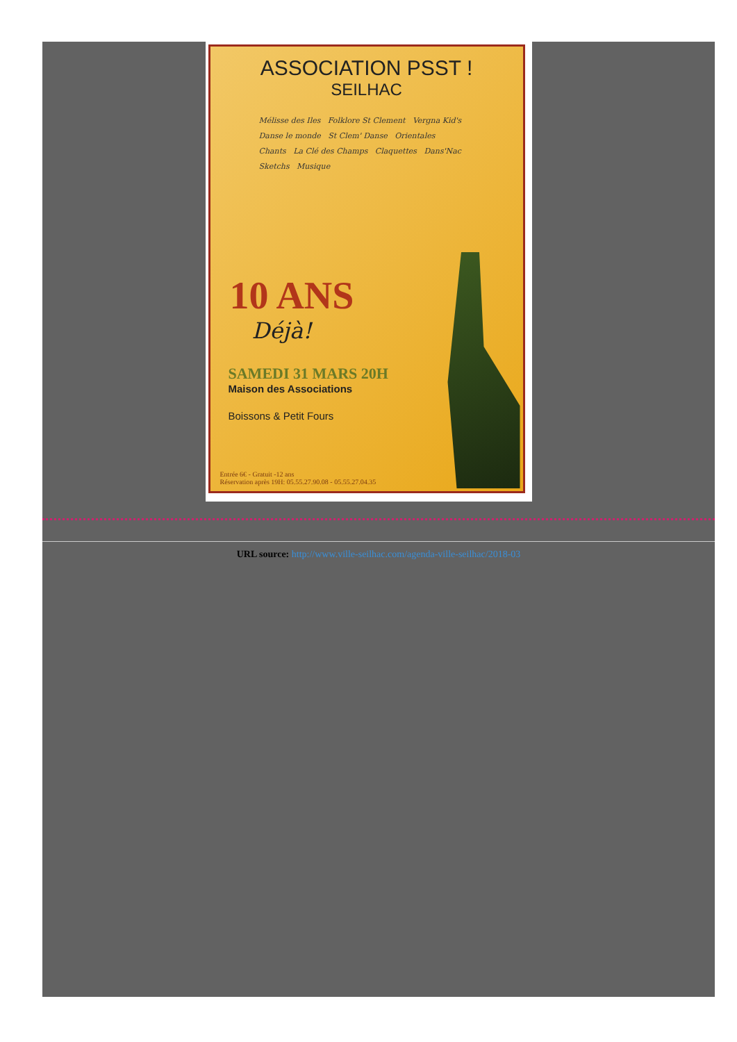ASSOCIATION PSST !
SEILHAC
Mélisse des Iles Folklore St Clement Vergna Kid's
Danse le monde St Clem' Danse Orientales
Chants La Clé des Champs Claquettes Dans'Nac
Sketchs Musique
10 ANS
Déjà!
SAMEDI 31 MARS 20H
Maison des Associations
Boissons & Petit Fours
Entrée 6€ - Gratuit -12 ans
Réservation après 19H: 05.55.27.90.08 - 05.55.27.04.35
URL source: http://www.ville-seilhac.com/agenda-ville-seilhac/2018-03